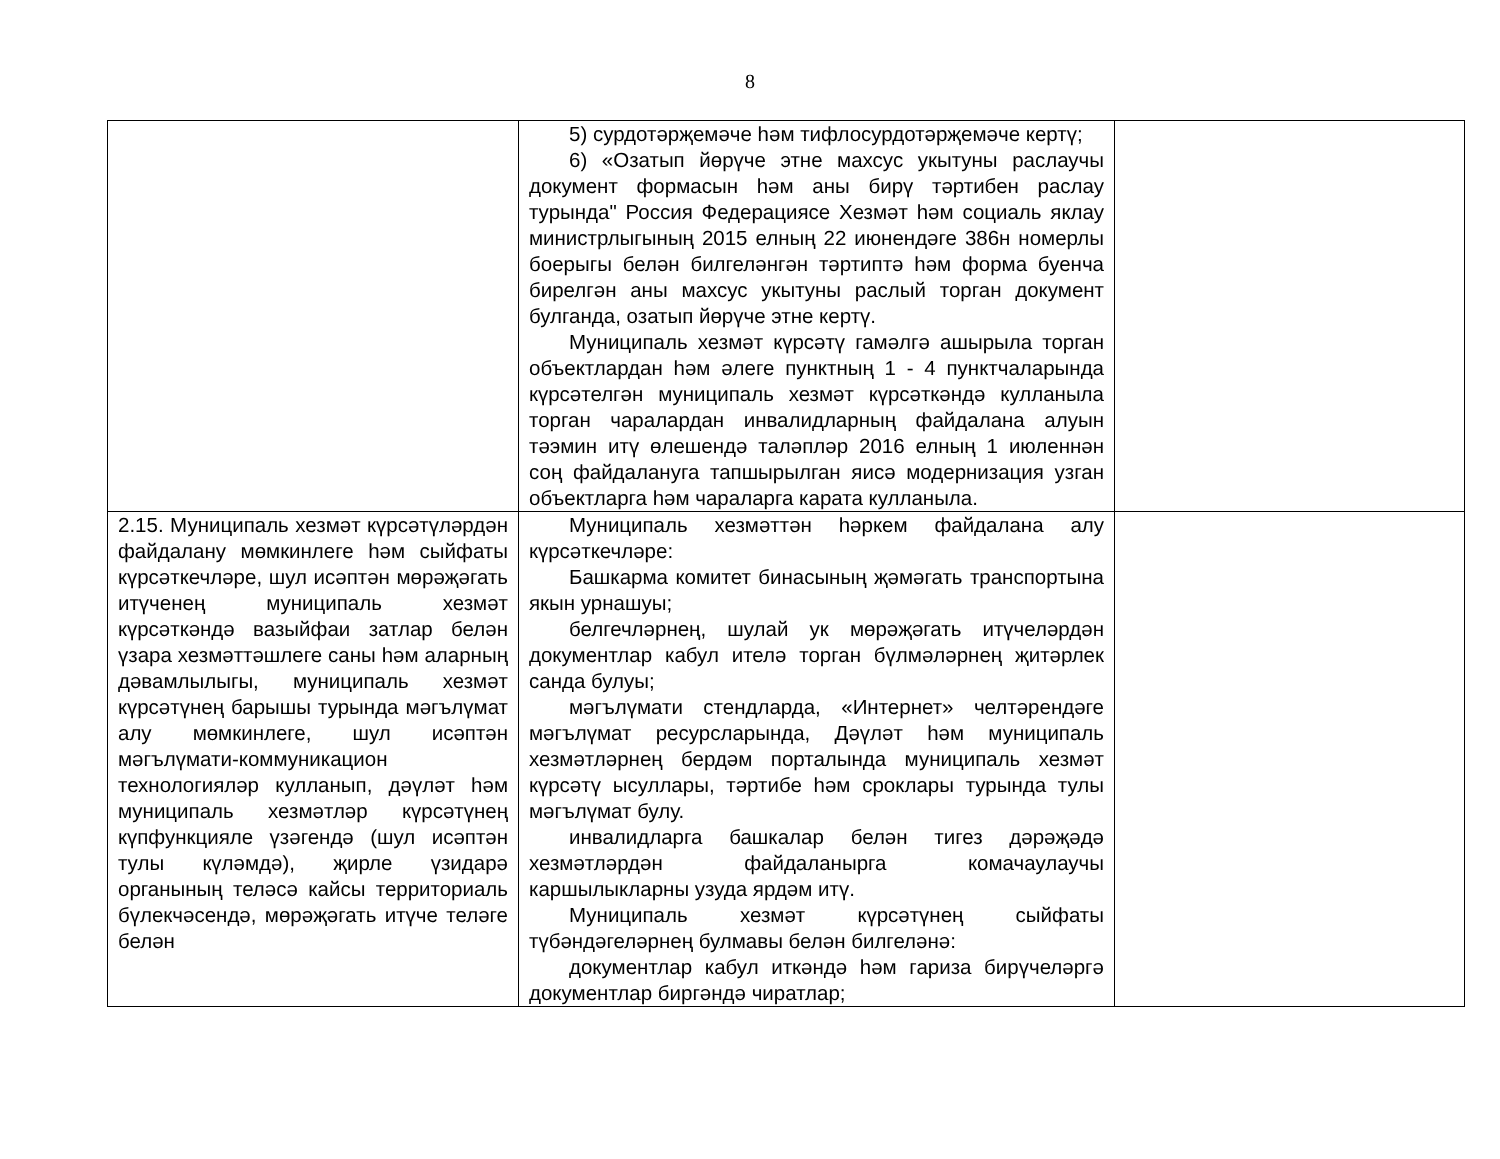8
| | 5) сурдотәрҗемәче һәм тифлосурдотәрҗемәче кертү; 6) «Озатып йөрүче этне махсус укытуны раслаучы документ формасын һәм аны бирү тәртибен раслау турында" Россия Федерациясе Хезмәт һәм социаль яклау министрлыгының 2015 елның 22 июнендәге 386н номерлы боерыгы белән билгеләнгән тәртиптә һәм форма буенча бирелгән аны махсус укытуны раслый торган документ булганда, озатып йөрүче этне кертү. Муниципаль хезмәт күрсәтү гамәлгә ашырыла торган объектлардан һәм әлеге пунктның 1 - 4 пунктчаларында күрсәтелгән муниципаль хезмәт күрсәткәндә кулланыла торган чаралардан инвалидларның файдалана алуын тәэмин итү өлешендә таләпләр 2016 елның 1 июленнән соң файдалануга тапшырылган яисә модернизация узган объектларга һәм чараларга карата кулланыла. | |
| 2.15. Муниципаль хезмәт күрсәтүләрдән файдалану мөмкинлеге һәм сыйфаты күрсәткечләре, шул исәптән мөрәҗәгать итүченең муниципаль хезмәт күрсәткәндә вазыйфаи затлар белән үзара хезмәттәшлеге саны һәм аларның дәвамлылыгы, муниципаль хезмәт күрсәтүнең барышы турында мәгълүмат алу мөмкинлеге, шул исәптән мәгълүмати-коммуникацион технологияләр кулланып, дәүләт һәм муниципаль хезмәтләр күрсәтүнең күпфункцияле үзәгендә (шул исәптән тулы күләмдә), җирле үзидарә органының теләсә кайсы территориаль бүлекчәсендә, мөрәҗәгать итүче теләге белән | Муниципаль хезмәттән һәркем файдалана алу күрсәткечләре: Башкарма комитет бинасының җәмәгать транспортына якын урнашуы; белгечләрнең, шулай ук мөрәҗәгать итүчеләрдән документлар кабул ителә торган бүлмәләрнең җитәрлек санда булуы; мәгълүмати стендларда, «Интернет» челтәрендәге мәгълүмат ресурсларында, Дәүләт һәм муниципаль хезмәтләрнең бердәм порталында муниципаль хезмәт күрсәтү ысуллары, тәртибе һәм сроклары турында тулы мәгълүмат булу. инвалидларга башкалар белән тигез дәрәҗәдә хезмәтләрдән файдаланырга комачаулаучы каршылыкларны узуда ярдәм итү. Муниципаль хезмәт күрсәтүнең сыйфаты түбәндәгеләрнең булмавы белән билгеләнә: документлар кабул иткәндә һәм гариза бирүчеләргә документлар биргәндә чиратлар; | |